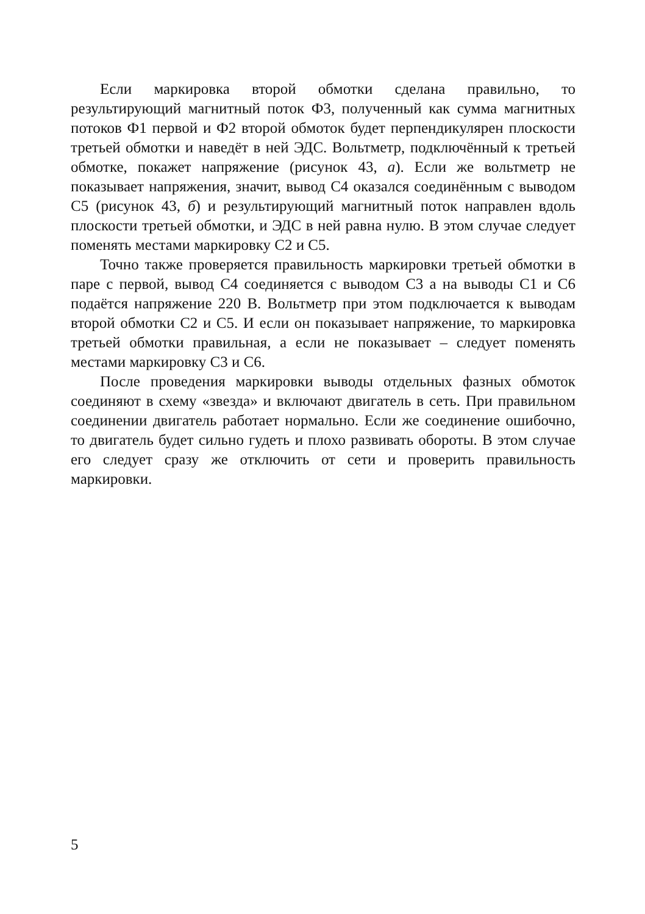Если маркировка второй обмотки сделана правильно, то результирующий магнитный поток Ф3, полученный как сумма магнитных потоков Ф1 первой и Ф2 второй обмоток будет перпендикулярен плоскости третьей обмотки и наведёт в ней ЭДС. Вольтметр, подключённый к третьей обмотке, покажет напряжение (рисунок 43, а). Если же вольтметр не показывает напряжения, значит, вывод С4 оказался соединённым с выводом С5 (рисунок 43, б) и результирующий магнитный поток направлен вдоль плоскости третьей обмотки, и ЭДС в ней равна нулю. В этом случае следует поменять местами маркировку С2 и С5.
Точно также проверяется правильность маркировки третьей обмотки в паре с первой, вывод С4 соединяется с выводом С3 а на выводы С1 и С6 подаётся напряжение 220 В. Вольтметр при этом подключается к выводам второй обмотки С2 и С5. И если он показывает напряжение, то маркировка третьей обмотки правильная, а если не показывает – следует поменять местами маркировку С3 и С6.
После проведения маркировки выводы отдельных фазных обмоток соединяют в схему «звезда» и включают двигатель в сеть. При правильном соединении двигатель работает нормально. Если же соединение ошибочно, то двигатель будет сильно гудеть и плохо развивать обороты. В этом случае его следует сразу же отключить от сети и проверить правильность маркировки.
5